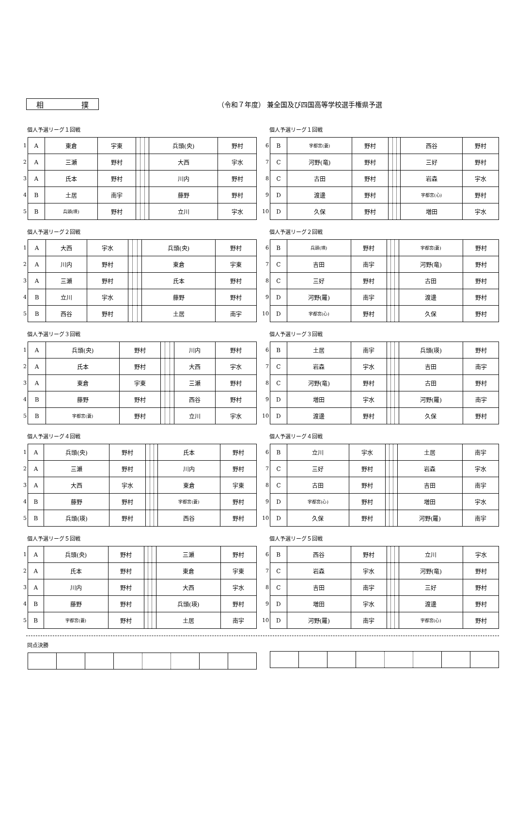相 撲
（令和７年度） 兼全国及び四国高等学校選手権県予選
個人予選リーグ１回戦
| 1 | A | 東倉 | 宇東 | | | | 兵頭(央) | 野村 |
| 2 | A | 三瀬 | 野村 | | | | 大西 | 宇水 |
| 3 | A | 氏本 | 野村 | | | | 川内 | 野村 |
| 4 | B | 土居 | 南宇 | | | | 藤野 | 野村 |
| 5 | B | 兵頭(瑛) | 野村 | | | | 立川 | 宇水 |
個人予選リーグ１回戦
| 6 | B | 宇都宮(蒼) | 野村 | | | | 西谷 | 野村 |
| 7 | C | 河野(竜) | 野村 | | | | 三好 | 野村 |
| 8 | C | 古田 | 野村 | | | | 岩森 | 宇水 |
| 9 | D | 渡邊 | 野村 | | | | 宇都宮(心) | 野村 |
| 10 | D | 久保 | 野村 | | | | 増田 | 宇水 |
個人予選リーグ２回戦
| 1 | A | 大西 | 宇水 | | | | 兵頭(央) | 野村 |
| 2 | A | 川内 | 野村 | | | | 東倉 | 宇東 |
| 3 | A | 三瀬 | 野村 | | | | 氏本 | 野村 |
| 4 | B | 立川 | 宇水 | | | | 藤野 | 野村 |
| 5 | B | 西谷 | 野村 | | | | 土居 | 南宇 |
個人予選リーグ２回戦
| 6 | B | 兵頭(瑛) | 野村 | | | | 宇都宮(蒼) | 野村 |
| 7 | C | 吉田 | 南宇 | | | | 河野(竜) | 野村 |
| 8 | C | 三好 | 野村 | | | | 古田 | 野村 |
| 9 | D | 河野(羅) | 南宇 | | | | 渡邊 | 野村 |
| 10 | D | 宇都宮(心) | 野村 | | | | 久保 | 野村 |
個人予選リーグ３回戦
| 1 | A | 兵頭(央) | 野村 | | | | 川内 | 野村 |
| 2 | A | 氏本 | 野村 | | | | 大西 | 宇水 |
| 3 | A | 東倉 | 宇東 | | | | 三瀬 | 野村 |
| 4 | B | 藤野 | 野村 | | | | 西谷 | 野村 |
| 5 | B | 宇都宮(蒼) | 野村 | | | | 立川 | 宇水 |
個人予選リーグ３回戦
| 6 | B | 土居 | 南宇 | | | | 兵頭(瑛) | 野村 |
| 7 | C | 岩森 | 宇水 | | | | 吉田 | 南宇 |
| 8 | C | 河野(竜) | 野村 | | | | 古田 | 野村 |
| 9 | D | 増田 | 宇水 | | | | 河野(羅) | 南宇 |
| 10 | D | 渡邊 | 野村 | | | | 久保 | 野村 |
個人予選リーグ４回戦
| 1 | A | 兵頭(央) | 野村 | | | | 氏本 | 野村 |
| 2 | A | 三瀬 | 野村 | | | | 川内 | 野村 |
| 3 | A | 大西 | 宇水 | | | | 東倉 | 宇東 |
| 4 | B | 藤野 | 野村 | | | | 宇都宮(蒼) | 野村 |
| 5 | B | 兵頭(瑛) | 野村 | | | | 西谷 | 野村 |
個人予選リーグ４回戦
| 6 | B | 立川 | 宇水 | | | | 土居 | 南宇 |
| 7 | C | 三好 | 野村 | | | | 岩森 | 宇水 |
| 8 | C | 古田 | 野村 | | | | 吉田 | 南宇 |
| 9 | D | 宇都宮(心) | 野村 | | | | 増田 | 宇水 |
| 10 | D | 久保 | 野村 | | | | 河野(羅) | 南宇 |
個人予選リーグ５回戦
| 1 | A | 兵頭(央) | 野村 | | | | 三瀬 | 野村 |
| 2 | A | 氏本 | 野村 | | | | 東倉 | 宇東 |
| 3 | A | 川内 | 野村 | | | | 大西 | 宇水 |
| 4 | B | 藤野 | 野村 | | | | 兵頭(瑛) | 野村 |
| 5 | B | 宇都宮(蒼) | 野村 | | | | 土居 | 南宇 |
個人予選リーグ５回戦
| 6 | B | 西谷 | 野村 | | | | 立川 | 宇水 |
| 7 | C | 岩森 | 宇水 | | | | 河野(竜) | 野村 |
| 8 | C | 吉田 | 南宇 | | | | 三好 | 野村 |
| 9 | D | 増田 | 宇水 | | | | 渡邊 | 野村 |
| 10 | D | 河野(羅) | 南宇 | | | | 宇都宮(心) | 野村 |
同点決勝